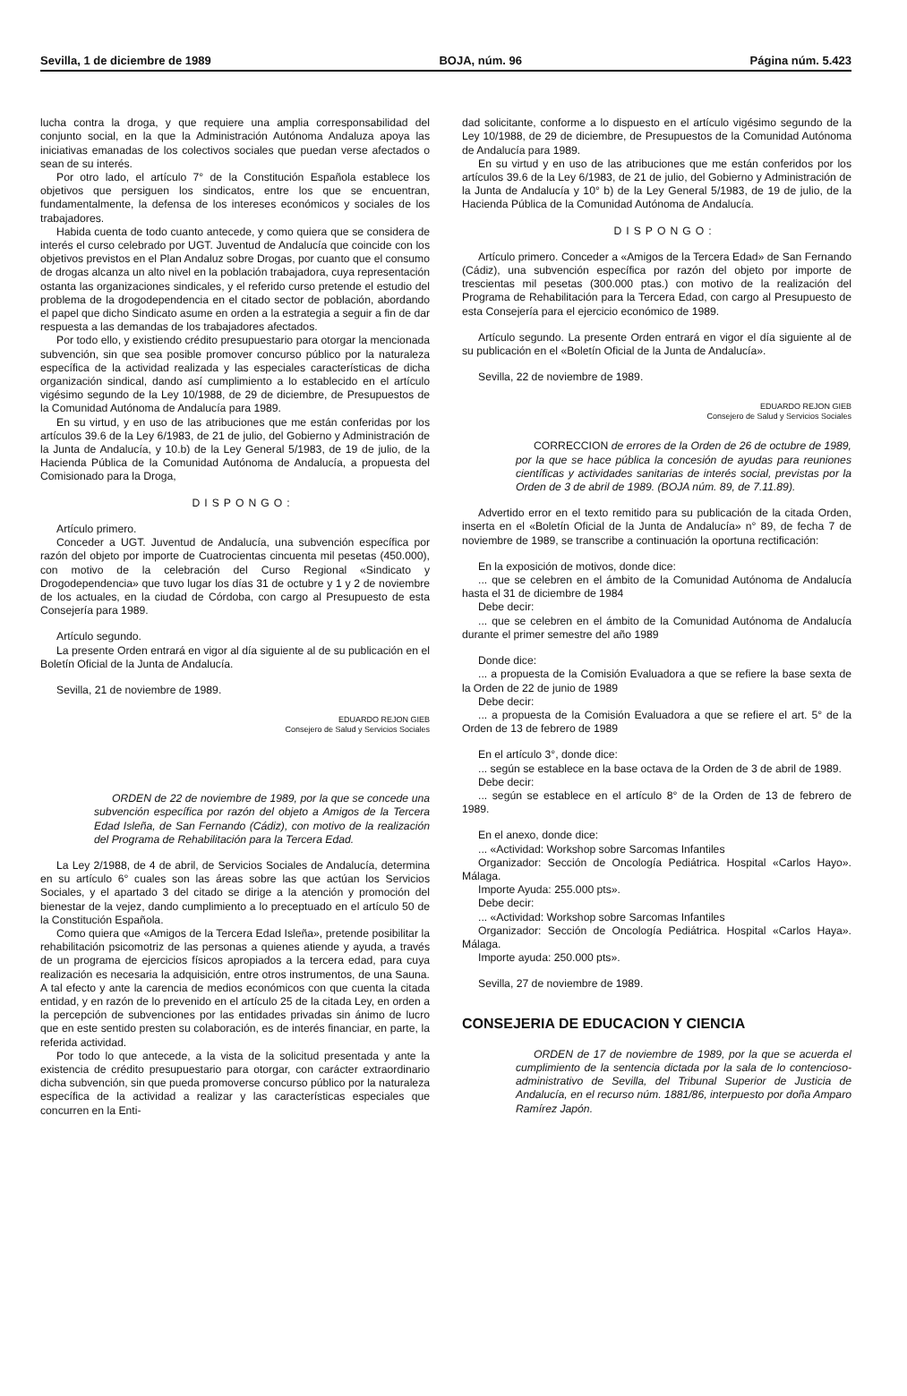Sevilla, 1 de diciembre de 1989 BOJA, núm. 96 Página núm. 5.423
lucha contra la droga, y que requiere una amplia corresponsabilidad del conjunto social, en la que la Administración Autónoma Andaluza apoya las iniciativas emanadas de los colectivos sociales que puedan verse afectados o sean de su interés.
Por otro lado, el artículo 7° de la Constitución Española establece los objetivos que persiguen los sindicatos, entre los que se encuentran, fundamentalmente, la defensa de los intereses económicos y sociales de los trabajadores.
Habida cuenta de todo cuanto antecede, y como quiera que se considera de interés el curso celebrado por UGT. Juventud de Andalucía que coincide con los objetivos previstos en el Plan Andaluz sobre Drogas, por cuanto que el consumo de drogas alcanza un alto nivel en la población trabajadora, cuya representación ostanta las organizaciones sindicales, y el referido curso pretende el estudio del problema de la drogodependencia en el citado sector de población, abordando el papel que dicho Sindicato asume en orden a la estrategia a seguir a fin de dar respuesta a las demandas de los trabajadores afectados.
Por todo ello, y existiendo crédito presupuestario para otorgar la mencionada subvención, sin que sea posible promover concurso público por la naturaleza específica de la actividad realizada y las especiales características de dicha organización sindical, dando así cumplimiento a lo establecido en el artículo vigésimo segundo de la Ley 10/1988, de 29 de diciembre, de Presupuestos de la Comunidad Autónoma de Andalucía para 1989.
En su virtud, y en uso de las atribuciones que me están conferidas por los artículos 39.6 de la Ley 6/1983, de 21 de julio, del Gobierno y Administración de la Junta de Andalucía, y 10.b) de la Ley General 5/1983, de 19 de julio, de la Hacienda Pública de la Comunidad Autónoma de Andalucía, a propuesta del Comisionado para la Droga,
DISPONGO:
Artículo primero.
Conceder a UGT. Juventud de Andalucía, una subvención específica por razón del objeto por importe de Cuatrocientas cincuenta mil pesetas (450.000), con motivo de la celebración del Curso Regional «Sindicato y Drogodependencia» que tuvo lugar los días 31 de octubre y 1 y 2 de noviembre de los actuales, en la ciudad de Córdoba, con cargo al Presupuesto de esta Consejería para 1989.
Artículo segundo.
La presente Orden entrará en vigor al día siguiente al de su publicación en el Boletín Oficial de la Junta de Andalucía.
Sevilla, 21 de noviembre de 1989.
EDUARDO REJON GIEB
Consejero de Salud y Servicios Sociales
ORDEN de 22 de noviembre de 1989, por la que se concede una subvención específica por razón del objeto a Amigos de la Tercera Edad Isleña, de San Fernando (Cádiz), con motivo de la realización del Programa de Rehabilitación para la Tercera Edad.
La Ley 2/1988, de 4 de abril, de Servicios Sociales de Andalucía, determina en su artículo 6° cuales son las áreas sobre las que actúan los Servicios Sociales, y el apartado 3 del citado se dirige a la atención y promoción del bienestar de la vejez, dando cumplimiento a lo preceptuado en el artículo 50 de la Constitución Española.
Como quiera que «Amigos de la Tercera Edad Isleña», pretende posibilitar la rehabilitación psicomotriz de las personas a quienes atiende y ayuda, a través de un programa de ejercicios físicos apropiados a la tercera edad, para cuya realización es necesaria la adquisición, entre otros instrumentos, de una Sauna. A tal efecto y ante la carencia de medios económicos con que cuenta la citada entidad, y en razón de lo prevenido en el artículo 25 de la citada Ley, en orden a la percepción de subvenciones por las entidades privadas sin ánimo de lucro que en este sentido presten su colaboración, es de interés financiar, en parte, la referida actividad.
Por todo lo que antecede, a la vista de la solicitud presentada y ante la existencia de crédito presupuestario para otorgar, con carácter extraordinario dicha subvención, sin que pueda promoverse concurso público por la naturaleza específica de la actividad a realizar y las características especiales que concurren en la Enti-
dad solicitante, conforme a lo dispuesto en el artículo vigésimo segundo de la Ley 10/1988, de 29 de diciembre, de Presupuestos de la Comunidad Autónoma de Andalucía para 1989.
En su virtud y en uso de las atribuciones que me están conferidos por los artículos 39.6 de la Ley 6/1983, de 21 de julio, del Gobierno y Administración de la Junta de Andalucía y 10° b) de la Ley General 5/1983, de 19 de julio, de la Hacienda Pública de la Comunidad Autónoma de Andalucía.
DISPONGO:
Artículo primero. Conceder a «Amigos de la Tercera Edad» de San Fernando (Cádiz), una subvención específica por razón del objeto por importe de trescientas mil pesetas (300.000 ptas.) con motivo de la realización del Programa de Rehabilitación para la Tercera Edad, con cargo al Presupuesto de esta Consejería para el ejercicio económico de 1989.
Artículo segundo. La presente Orden entrará en vigor el día siguiente al de su publicación en el «Boletín Oficial de la Junta de Andalucía».
Sevilla, 22 de noviembre de 1989.
EDUARDO REJON GIEB
Consejero de Salud y Servicios Sociales
CORRECCION de errores de la Orden de 26 de octubre de 1989, por la que se hace pública la concesión de ayudas para reuniones científicas y actividades sanitarias de interés social, previstas por la Orden de 3 de abril de 1989. (BOJA núm. 89, de 7.11.89).
Advertido error en el texto remitido para su publicación de la citada Orden, inserta en el «Boletín Oficial de la Junta de Andalucía» n° 89, de fecha 7 de noviembre de 1989, se transcribe a continuación la oportuna rectificación:
En la exposición de motivos, donde dice:
... que se celebren en el ámbito de la Comunidad Autónoma de Andalucía hasta el 31 de diciembre de 1984
Debe decir:
... que se celebren en el ámbito de la Comunidad Autónoma de Andalucía durante el primer semestre del año 1989
Donde dice:
... a propuesta de la Comisión Evaluadora a que se refiere la base sexta de la Orden de 22 de junio de 1989
Debe decir:
... a propuesta de la Comisión Evaluadora a que se refiere el art. 5° de la Orden de 13 de febrero de 1989
En el artículo 3°, donde dice:
... según se establece en la base octava de la Orden de 3 de abril de 1989.
Debe decir:
... según se establece en el artículo 8° de la Orden de 13 de febrero de 1989.
En el anexo, donde dice:
... «Actividad: Workshop sobre Sarcomas Infantiles
Organizador: Sección de Oncología Pediátrica. Hospital «Carlos Hayo». Málaga.
Importe Ayuda: 255.000 pts».
Debe decir:
... «Actividad: Workshop sobre Sarcomas Infantiles
Organizador: Sección de Oncología Pediátrica. Hospital «Carlos Haya». Málaga.
Importe ayuda: 250.000 pts».
Sevilla, 27 de noviembre de 1989.
CONSEJERIA DE EDUCACION Y CIENCIA
ORDEN de 17 de noviembre de 1989, por la que se acuerda el cumplimiento de la sentencia dictada por la sala de lo contencioso-administrativo de Sevilla, del Tribunal Superior de Justicia de Andalucía, en el recurso núm. 1881/86, interpuesto por doña Amparo Ramírez Japón.